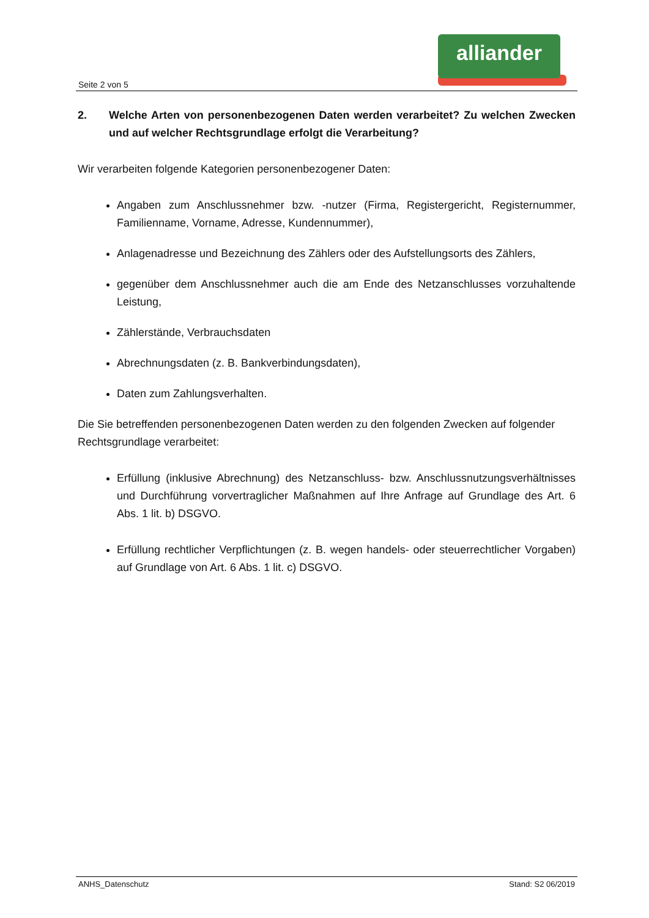alliander
Seite 2 von 5
2. Welche Arten von personenbezogenen Daten werden verarbeitet? Zu welchen Zwecken und auf welcher Rechtsgrundlage erfolgt die Verarbeitung?
Wir verarbeiten folgende Kategorien personenbezogener Daten:
Angaben zum Anschlussnehmer bzw. -nutzer (Firma, Registergericht, Registernummer, Familienname, Vorname, Adresse, Kundennummer),
Anlagenadresse und Bezeichnung des Zählers oder des Aufstellungsorts des Zählers,
gegenüber dem Anschlussnehmer auch die am Ende des Netzanschlusses vorzuhaltende Leistung,
Zählerstände, Verbrauchsdaten
Abrechnungsdaten (z. B. Bankverbindungsdaten),
Daten zum Zahlungsverhalten.
Die Sie betreffenden personenbezogenen Daten werden zu den folgenden Zwecken auf folgender Rechtsgrundlage verarbeitet:
Erfüllung (inklusive Abrechnung) des Netzanschluss- bzw. Anschlussnutzungsverhältnisses und Durchführung vorvertraglicher Maßnahmen auf Ihre Anfrage auf Grundlage des Art. 6 Abs. 1 lit. b) DSGVO.
Erfüllung rechtlicher Verpflichtungen (z. B. wegen handels- oder steuerrechtlicher Vorgaben) auf Grundlage von Art. 6 Abs. 1 lit. c) DSGVO.
ANHS_Datenschutz Stand: S2 06/2019